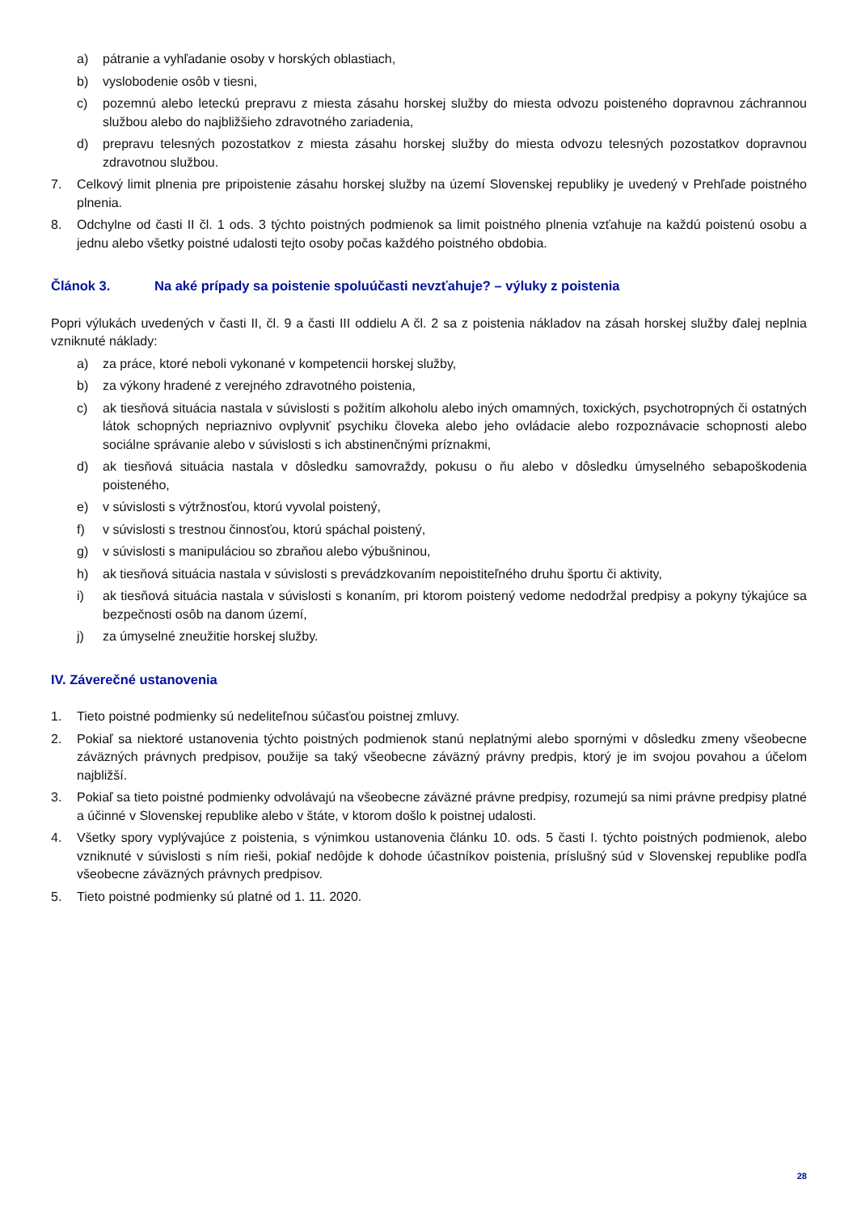a) pátranie a vyhľadanie osoby v horských oblastiach,
b) vyslobodenie osôb v tiesni,
c) pozemnú alebo leteckú prepravu z miesta zásahu horskej služby do miesta odvozu poisteného dopravnou záchrannou službou alebo do najbližšieho zdravotného zariadenia,
d) prepravu telesných pozostatkov z miesta zásahu horskej služby do miesta odvozu telesných pozostatkov dopravnou zdravotnou službou.
7. Celkový limit plnenia pre pripoistenie zásahu horskej služby na území Slovenskej republiky je uvedený v Prehľade poistného plnenia.
8. Odchylne od časti II čl. 1 ods. 3 týchto poistných podmienok sa limit poistného plnenia vzťahuje na každú poistenú osobu a jednu alebo všetky poistné udalosti tejto osoby počas každého poistného obdobia.
Článok 3. Na aké prípady sa poistenie spoluúčasti nevzťahuje? – výluky z poistenia
Popri výlukách uvedených v časti II, čl. 9 a časti III oddielu A čl. 2 sa z poistenia nákladov na zásah horskej služby ďalej neplnia vzniknuté náklady:
a) za práce, ktoré neboli vykonané v kompetencii horskej služby,
b) za výkony hradené z verejného zdravotného poistenia,
c) ak tiesňová situácia nastala v súvislosti s požitím alkoholu alebo iných omamných, toxických, psychotropných či ostatných látok schopných nepriaznivo ovplyvniť psychiku človeka alebo jeho ovládacie alebo rozpoznávacie schopnosti alebo sociálne správanie alebo v súvislosti s ich abstinenčnými príznakmi,
d) ak tiesňová situácia nastala v dôsledku samovraždy, pokusu o ňu alebo v dôsledku úmyselného sebapoškodenia poisteného,
e) v súvislosti s výtržnosťou, ktorú vyvolal poistený,
f) v súvislosti s trestnou činnosťou, ktorú spáchal poistený,
g) v súvislosti s manipuláciou so zbraňou alebo výbušninou,
h) ak tiesňová situácia nastala v súvislosti s prevádzkovaním nepoistiteľného druhu športu či aktivity,
i) ak tiesňová situácia nastala v súvislosti s konaním, pri ktorom poistený vedome nedodržal predpisy a pokyny týkajúce sa bezpečnosti osôb na danom území,
j) za úmyselné zneužitie horskej služby.
IV. Záverečné ustanovenia
1. Tieto poistné podmienky sú nedeliteľnou súčasťou poistnej zmluvy.
2. Pokiaľ sa niektoré ustanovenia týchto poistných podmienok stanú neplatnými alebo spornými v dôsledku zmeny všeobecne záväzných právnych predpisov, použije sa taký všeobecne záväzný právny predpis, ktorý je im svojou povahou a účelom najbližší.
3. Pokiaľ sa tieto poistné podmienky odvolávajú na všeobecne záväzné právne predpisy, rozumejú sa nimi právne predpisy platné a účinné v Slovenskej republike alebo v štáte, v ktorom došlo k poistnej udalosti.
4. Všetky spory vyplývajúce z poistenia, s výnimkou ustanovenia článku 10. ods. 5 časti I. týchto poistných podmienok, alebo vzniknuté v súvislosti s ním rieši, pokiaľ nedôjde k dohode účastníkov poistenia, príslušný súd v Slovenskej republike podľa všeobecne záväzných právnych predpisov.
5. Tieto poistné podmienky sú platné od 1. 11. 2020.
28